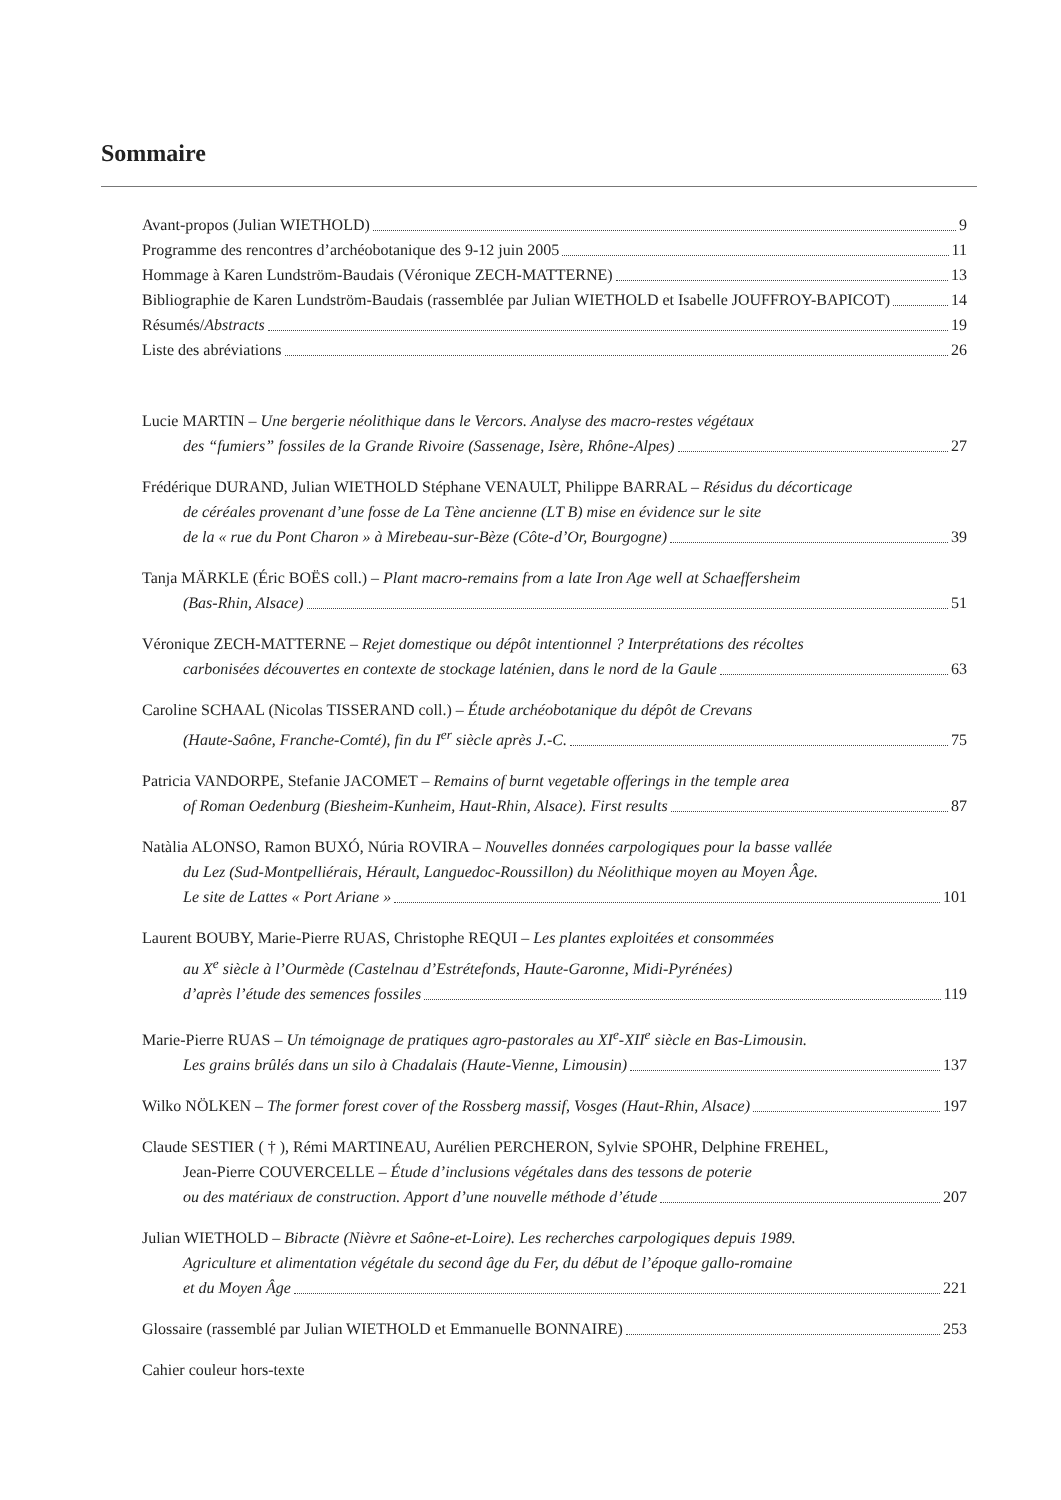Sommaire
Avant-propos (Julian WIETHOLD) 9
Programme des rencontres d’archéobotanique des 9-12 juin 2005 11
Hommage à Karen Lundström-Baudais (Véronique ZECH-MATTERNE) 13
Bibliographie de Karen Lundström-Baudais (rassemblée par Julian WIETHOLD et Isabelle JOUFFROY-BAPICOT) 14
Résumés/Abstracts 19
Liste des abréviations 26
Lucie MARTIN – Une bergerie néolithique dans le Vercors. Analyse des macro-restes végétaux
des “fumiers” fossiles de la Grande Rivoire (Sassenage, Isère, Rhône-Alpes) 27
Frédérique DURAND, Julian WIETHOLD Stéphane VENAULT, Philippe BARRAL – Résidus du décorticage
de céréales provenant d’une fosse de La Tène ancienne (LT B) mise en évidence sur le site
de la « rue du Pont Charon » à Mirebeau-sur-Bèze (Côte-d’Or, Bourgogne) 39
Tanja MÄRKLE (Éric BOËS coll.) – Plant macro-remains from a late Iron Age well at Schaeffersheim
(Bas-Rhin, Alsace) 51
Véronique ZECH-MATTERNE – Rejet domestique ou dépôt intentionnel ? Interprétations des récoltes
carbonisées découvertes en contexte de stockage laténien, dans le nord de la Gaule 63
Caroline SCHAAL (Nicolas TISSERAND coll.) – Étude archéobotanique du dépôt de Crevans
(Haute-Saône, Franche-Comté), fin du I<sup>er</sup> siècle après J.-C. 75
Patricia VANDORPE, Stefanie JACOMET – Remains of burnt vegetable offerings in the temple area
of Roman Oedenburg (Biesheim-Kunheim, Haut-Rhin, Alsace). First results 87
Natàlia ALONSO, Ramon BUXÓ, Núria ROVIRA – Nouvelles données carpologiques pour la basse vallée
du Lez (Sud-Montpelliérais, Hérault, Languedoc-Roussillon) du Néolithique moyen au Moyen Âge.
Le site de Lattes « Port Ariane » 101
Laurent BOUBY, Marie-Pierre RUAS, Christophe REQUI – Les plantes exploitées et consommées
au X<sup>e</sup> siècle à l’Ourmède (Castelnau d’Estrétefonds, Haute-Garonne, Midi-Pyrénées)
d’après l’étude des semences fossiles 119
Marie-Pierre RUAS – Un témoignage de pratiques agro-pastorales au XI<sup>e</sup>-XII<sup>e</sup> siècle en Bas-Limousin.
Les grains brûlés dans un silo à Chadalais (Haute-Vienne, Limousin) 137
Wilko NÖLKEN – The former forest cover of the Rossberg massif, Vosges (Haut-Rhin, Alsace) 197
Claude SESTIER ( † ), Rémi MARTINEAU, Aurélien PERCHERON, Sylvie SPOHR, Delphine FREHEL,
Jean-Pierre COUVERCELLE – Étude d’inclusions végétales dans des tessons de poterie
ou des matériaux de construction. Apport d’une nouvelle méthode d’étude 207
Julian WIETHOLD – Bibracte (Nièvre et Saône-et-Loire). Les recherches carpologiques depuis 1989.
Agriculture et alimentation végétale du second âge du Fer, du début de l’époque gallo-romaine
et du Moyen Âge 221
Glossaire (rassemblé par Julian WIETHOLD et Emmanuelle BONNAIRE) 253
Cahier couleur hors-texte